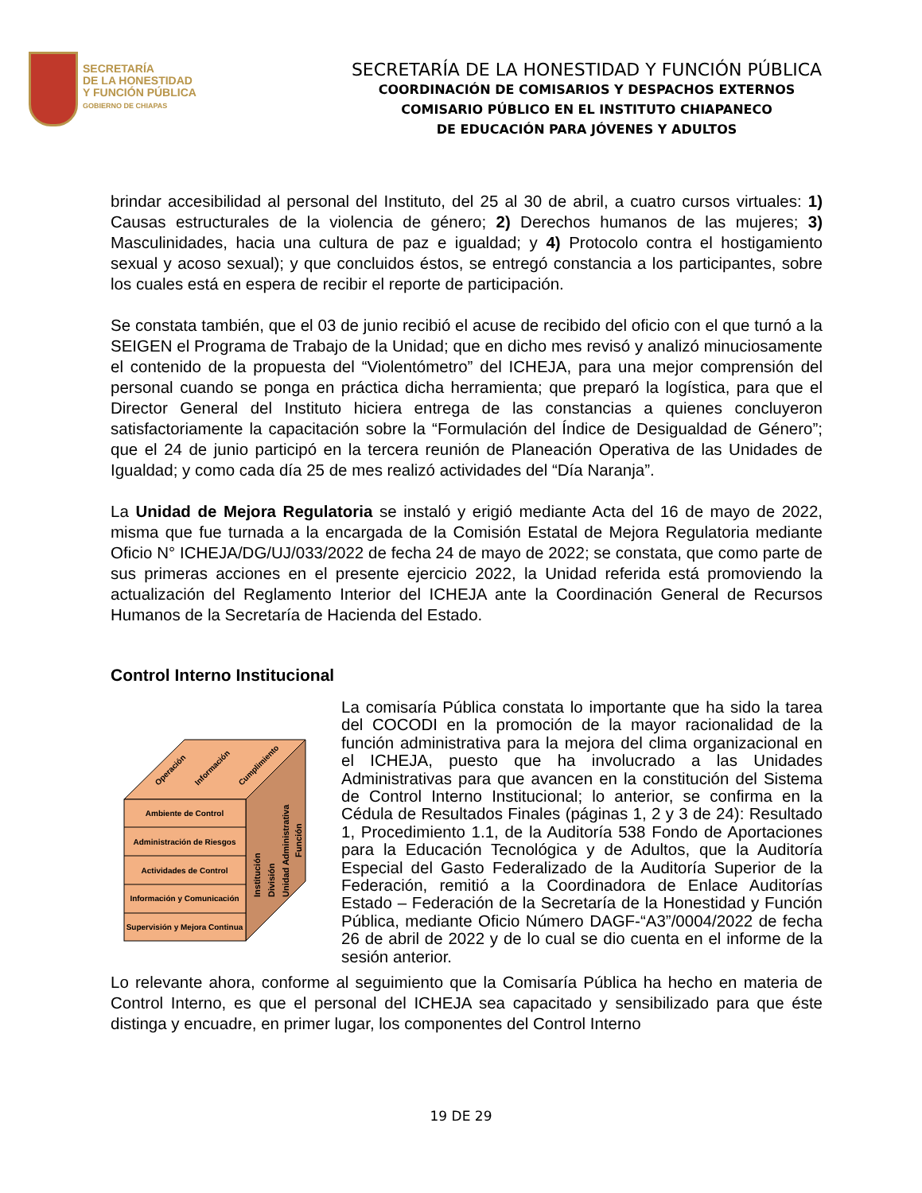SECRETARÍA
DE LA HONESTIDAD
Y FUNCIÓN PÚBLICA
GOBIERNO DE CHIAPAS
SECRETARÍA DE LA HONESTIDAD Y FUNCIÓN PÚBLICA
COORDINACIÓN DE COMISARIOS Y DESPACHOS EXTERNOS
COMISARIO PÚBLICO EN EL INSTITUTO CHIAPANECO
DE EDUCACIÓN PARA JÓVENES Y ADULTOS
brindar accesibilidad al personal del Instituto, del 25 al 30 de abril, a cuatro cursos virtuales: 1) Causas estructurales de la violencia de género; 2) Derechos humanos de las mujeres; 3) Masculinidades, hacia una cultura de paz e igualdad; y 4) Protocolo contra el hostigamiento sexual y acoso sexual); y que concluidos éstos, se entregó constancia a los participantes, sobre los cuales está en espera de recibir el reporte de participación.
Se constata también, que el 03 de junio recibió el acuse de recibido del oficio con el que turnó a la SEIGEN el Programa de Trabajo de la Unidad; que en dicho mes revisó y analizó minuciosamente el contenido de la propuesta del “Violentómetro” del ICHEJA, para una mejor comprensión del personal cuando se ponga en práctica dicha herramienta; que preparó la logística, para que el Director General del Instituto hiciera entrega de las constancias a quienes concluyeron satisfactoriamente la capacitación sobre la “Formulación del Índice de Desigualdad de Género”; que el 24 de junio participó en la tercera reunión de Planeación Operativa de las Unidades de Igualdad; y como cada día 25 de mes realizó actividades del “Día Naranja”.
La Unidad de Mejora Regulatoria se instaló y erigió mediante Acta del 16 de mayo de 2022, misma que fue turnada a la encargada de la Comisión Estatal de Mejora Regulatoria mediante Oficio N° ICHEJA/DG/UJ/033/2022 de fecha 24 de mayo de 2022; se constata, que como parte de sus primeras acciones en el presente ejercicio 2022, la Unidad referida está promoviendo la actualización del Reglamento Interior del ICHEJA ante la Coordinación General de Recursos Humanos de la Secretaría de Hacienda del Estado.
Control Interno Institucional
Ambiente de Control
Administración de Riesgos
Actividades de Control
Información y Comunicación
Supervisión y Mejora Continua
Operación
Información
Cumplimiento
Institución
División
Unidad Administrativa
Función
La comisaría Pública constata lo importante que ha sido la tarea del COCODI en la promoción de la mayor racionalidad de la función administrativa para la mejora del clima organizacional en el ICHEJA, puesto que ha involucrado a las Unidades Administrativas para que avancen en la constitución del Sistema de Control Interno Institucional; lo anterior, se confirma en la Cédula de Resultados Finales (páginas 1, 2 y 3 de 24): Resultado 1, Procedimiento 1.1, de la Auditoría 538 Fondo de Aportaciones para la Educación Tecnológica y de Adultos, que la Auditoría Especial del Gasto Federalizado de la Auditoría Superior de la Federación, remitió a la Coordinadora de Enlace Auditorías Estado – Federación de la Secretaría de la Honestidad y Función Pública, mediante Oficio Número DAGF-“A3”/0004/2022 de fecha 26 de abril de 2022 y de lo cual se dio cuenta en el informe de la sesión anterior.
Lo relevante ahora, conforme al seguimiento que la Comisaría Pública ha hecho en materia de Control Interno, es que el personal del ICHEJA sea capacitado y sensibilizado para que éste distinga y encuadre, en primer lugar, los componentes del Control Interno
19 DE 29